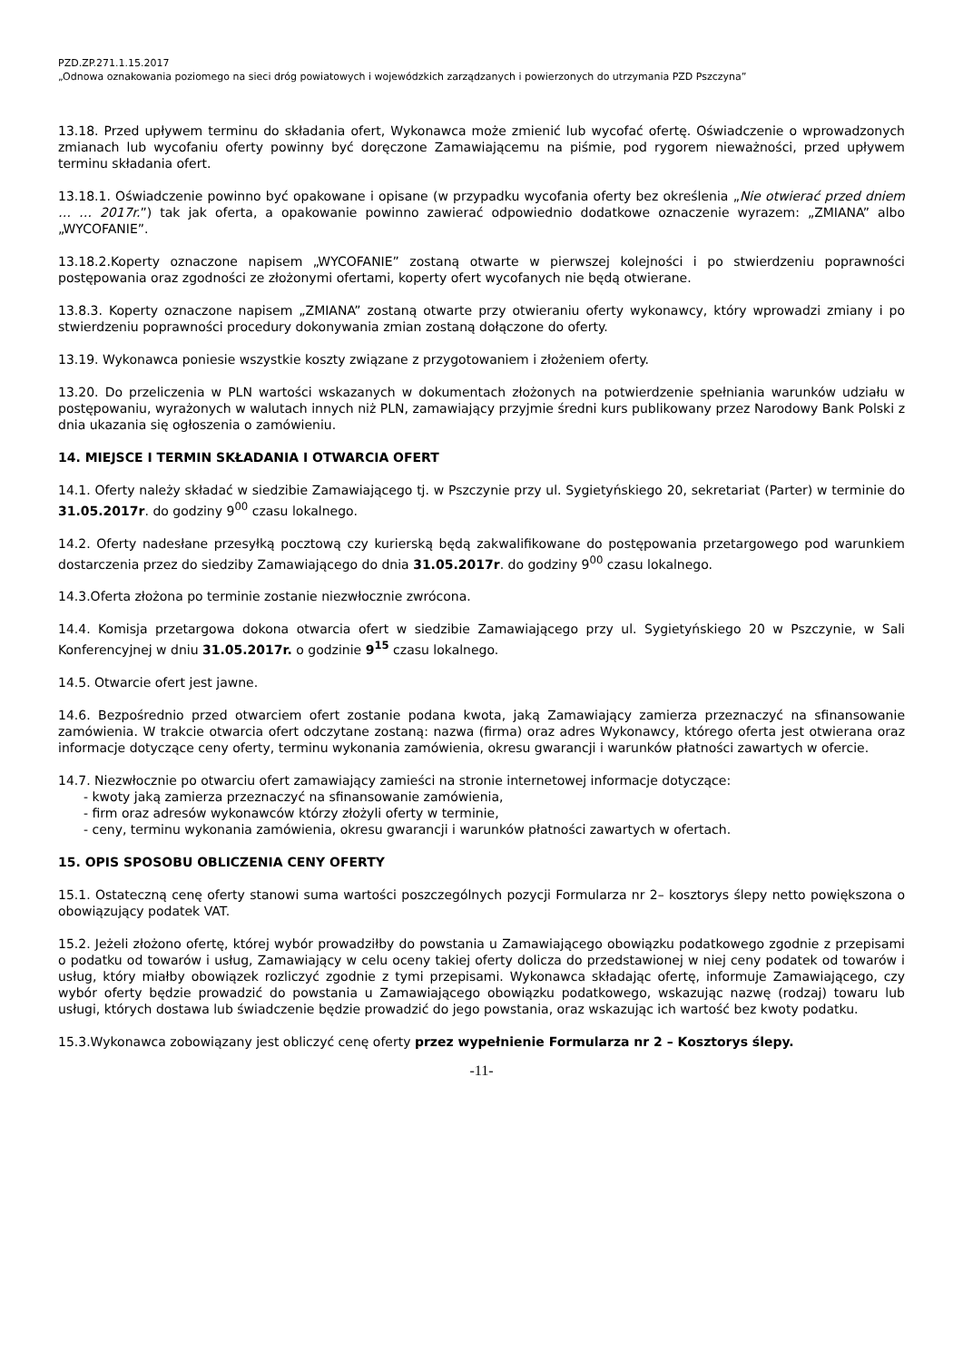PZD.ZP.271.1.15.2017
„Odnowa oznakowania poziomego na sieci dróg powiatowych i wojewódzkich zarządzanych i powierzonych do utrzymania PZD Pszczyna”
13.18. Przed upływem terminu do składania ofert, Wykonawca może zmienić lub wycofać ofertę. Oświadczenie o wprowadzonych zmianach lub wycofaniu oferty powinny być doręczone Zamawiającemu na piśmie, pod rygorem nieważności, przed upływem terminu składania ofert.
13.18.1. Oświadczenie powinno być opakowane i opisane (w przypadku wycofania oferty bez określenia „Nie otwierać przed dniem … … 2017r.”) tak jak oferta, a opakowanie powinno zawierać odpowiednio dodatkowe oznaczenie wyrazem: „ZMIANA” albo „WYCOFANIE”.
13.18.2.Koperty oznaczone napisem „WYCOFANIE” zostaną otwarte w pierwszej kolejności i po stwierdzeniu poprawności postępowania oraz zgodności ze złożonymi ofertami, koperty ofert wycofanych nie będą otwierane.
13.8.3. Koperty oznaczone napisem „ZMIANA” zostaną otwarte przy otwieraniu oferty wykonawcy, który wprowadzi zmiany i po stwierdzeniu poprawności procedury dokonywania zmian zostaną dołączone do oferty.
13.19. Wykonawca poniesie wszystkie koszty związane z przygotowaniem i złożeniem oferty.
13.20. Do przeliczenia w PLN wartości wskazanych w dokumentach złożonych na potwierdzenie spełniania warunków udziału w postępowaniu, wyrażonych w walutach innych niż PLN, zamawiający przyjmie średni kurs publikowany przez Narodowy Bank Polski z dnia ukazania się ogłoszenia o zamówieniu.
14. MIEJSCE I TERMIN SKŁADANIA I OTWARCIA OFERT
14.1. Oferty należy składać w siedzibie Zamawiającego tj. w Pszczynie przy ul. Sygietyńskiego 20, sekretariat (Parter) w terminie do 31.05.2017r. do godziny 9<sup>00</sup> czasu lokalnego.
14.2. Oferty nadesłane przesyłką pocztową czy kurierską będą zakwalifikowane do postępowania przetargowego pod warunkiem dostarczenia przez do siedziby Zamawiającego do dnia 31.05.2017r. do godziny 9<sup>00</sup> czasu lokalnego.
14.3.Oferta złożona po terminie zostanie niezwłocznie zwrócona.
14.4. Komisja przetargowa dokona otwarcia ofert w siedzibie Zamawiającego przy ul. Sygietyńskiego 20 w Pszczynie, w Sali Konferencyjnej w dniu 31.05.2017r. o godzinie 9<sup>15</sup> czasu lokalnego.
14.5. Otwarcie ofert jest jawne.
14.6. Bezpośrednio przed otwarciem ofert zostanie podana kwota, jaką Zamawiający zamierza przeznaczyć na sfinansowanie zamówienia. W trakcie otwarcia ofert odczytane zostaną: nazwa (firma) oraz adres Wykonawcy, którego oferta jest otwierana oraz informacje dotyczące ceny oferty, terminu wykonania zamówienia, okresu gwarancji i warunków płatności zawartych w ofercie.
14.7. Niezwłocznie po otwarciu ofert zamawiający zamieści na stronie internetowej informacje dotyczące:
- kwoty jaką zamierza przeznaczyć na sfinansowanie zamówienia,
- firm oraz adresów wykonawców którzy złożyli oferty w terminie,
- ceny, terminu wykonania zamówienia, okresu gwarancji i warunków płatności zawartych w ofertach.
15. OPIS SPOSOBU OBLICZENIA CENY OFERTY
15.1. Ostateczną cenę oferty stanowi suma wartości poszczególnych pozycji Formularza nr 2– kosztorys ślepy netto powiększona o obowiązujący podatek VAT.
15.2. Jeżeli złożono ofertę, której wybór prowadziłby do powstania u Zamawiającego obowiązku podatkowego zgodnie z przepisami o podatku od towarów i usług, Zamawiający w celu oceny takiej oferty dolicza do przedstawionej w niej ceny podatek od towarów i usług, który miałby obowiązek rozliczyć zgodnie z tymi przepisami. Wykonawca składając ofertę, informuje Zamawiającego, czy wybór oferty będzie prowadzić do powstania u Zamawiającego obowiązku podatkowego, wskazując nazwę (rodzaj) towaru lub usługi, których dostawa lub świadczenie będzie prowadzić do jego powstania, oraz wskazując ich wartość bez kwoty podatku.
15.3.Wykonawca zobowiązany jest obliczyć cenę oferty przez wypełnienie Formularza nr 2 – Kosztorys ślepy.
-11-